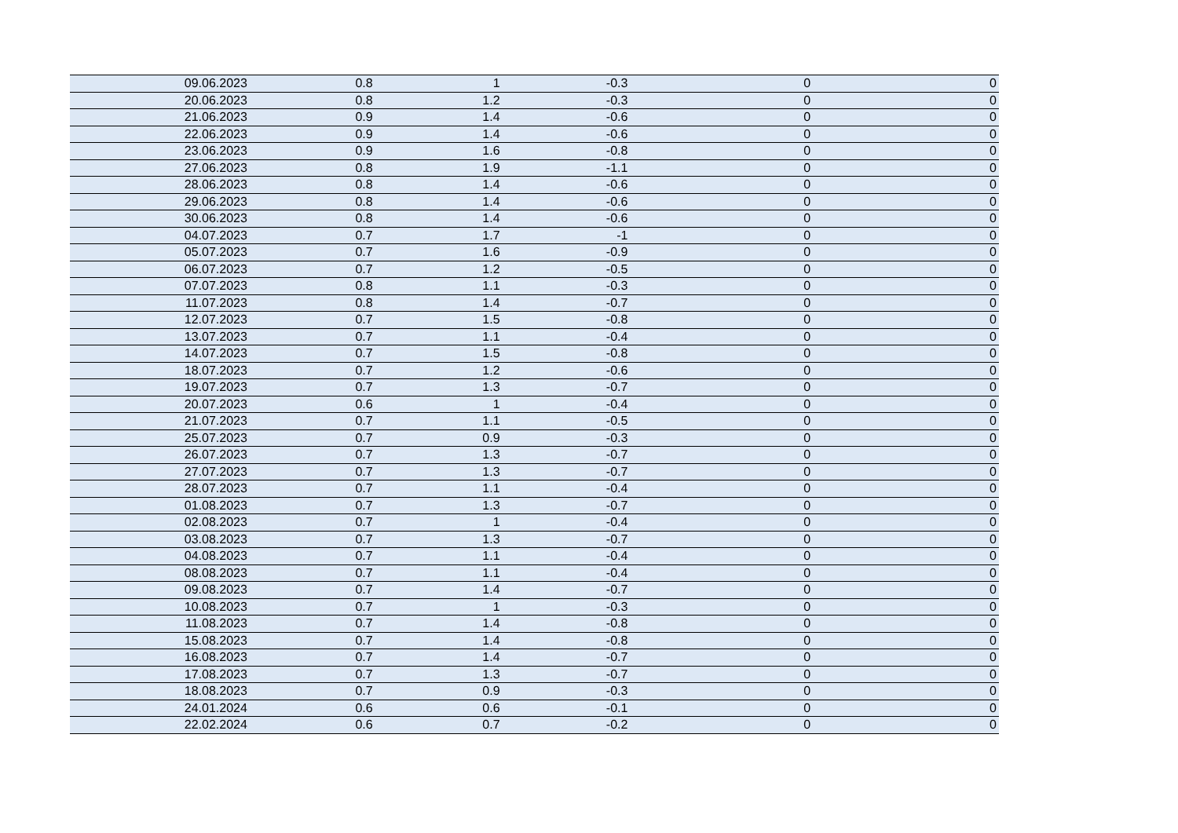| | 09.06.2023 | 0.8 | 1 | -0.3 | 0 | 0 |
| | 20.06.2023 | 0.8 | 1.2 | -0.3 | 0 | 0 |
| | 21.06.2023 | 0.9 | 1.4 | -0.6 | 0 | 0 |
| | 22.06.2023 | 0.9 | 1.4 | -0.6 | 0 | 0 |
| | 23.06.2023 | 0.9 | 1.6 | -0.8 | 0 | 0 |
| | 27.06.2023 | 0.8 | 1.9 | -1.1 | 0 | 0 |
| | 28.06.2023 | 0.8 | 1.4 | -0.6 | 0 | 0 |
| | 29.06.2023 | 0.8 | 1.4 | -0.6 | 0 | 0 |
| | 30.06.2023 | 0.8 | 1.4 | -0.6 | 0 | 0 |
| | 04.07.2023 | 0.7 | 1.7 | -1 | 0 | 0 |
| | 05.07.2023 | 0.7 | 1.6 | -0.9 | 0 | 0 |
| | 06.07.2023 | 0.7 | 1.2 | -0.5 | 0 | 0 |
| | 07.07.2023 | 0.8 | 1.1 | -0.3 | 0 | 0 |
| | 11.07.2023 | 0.8 | 1.4 | -0.7 | 0 | 0 |
| | 12.07.2023 | 0.7 | 1.5 | -0.8 | 0 | 0 |
| | 13.07.2023 | 0.7 | 1.1 | -0.4 | 0 | 0 |
| | 14.07.2023 | 0.7 | 1.5 | -0.8 | 0 | 0 |
| | 18.07.2023 | 0.7 | 1.2 | -0.6 | 0 | 0 |
| | 19.07.2023 | 0.7 | 1.3 | -0.7 | 0 | 0 |
| | 20.07.2023 | 0.6 | 1 | -0.4 | 0 | 0 |
| | 21.07.2023 | 0.7 | 1.1 | -0.5 | 0 | 0 |
| | 25.07.2023 | 0.7 | 0.9 | -0.3 | 0 | 0 |
| | 26.07.2023 | 0.7 | 1.3 | -0.7 | 0 | 0 |
| | 27.07.2023 | 0.7 | 1.3 | -0.7 | 0 | 0 |
| | 28.07.2023 | 0.7 | 1.1 | -0.4 | 0 | 0 |
| | 01.08.2023 | 0.7 | 1.3 | -0.7 | 0 | 0 |
| | 02.08.2023 | 0.7 | 1 | -0.4 | 0 | 0 |
| | 03.08.2023 | 0.7 | 1.3 | -0.7 | 0 | 0 |
| | 04.08.2023 | 0.7 | 1.1 | -0.4 | 0 | 0 |
| | 08.08.2023 | 0.7 | 1.1 | -0.4 | 0 | 0 |
| | 09.08.2023 | 0.7 | 1.4 | -0.7 | 0 | 0 |
| | 10.08.2023 | 0.7 | 1 | -0.3 | 0 | 0 |
| | 11.08.2023 | 0.7 | 1.4 | -0.8 | 0 | 0 |
| | 15.08.2023 | 0.7 | 1.4 | -0.8 | 0 | 0 |
| | 16.08.2023 | 0.7 | 1.4 | -0.7 | 0 | 0 |
| | 17.08.2023 | 0.7 | 1.3 | -0.7 | 0 | 0 |
| | 18.08.2023 | 0.7 | 0.9 | -0.3 | 0 | 0 |
| | 24.01.2024 | 0.6 | 0.6 | -0.1 | 0 | 0 |
| | 22.02.2024 | 0.6 | 0.7 | -0.2 | 0 | 0 |